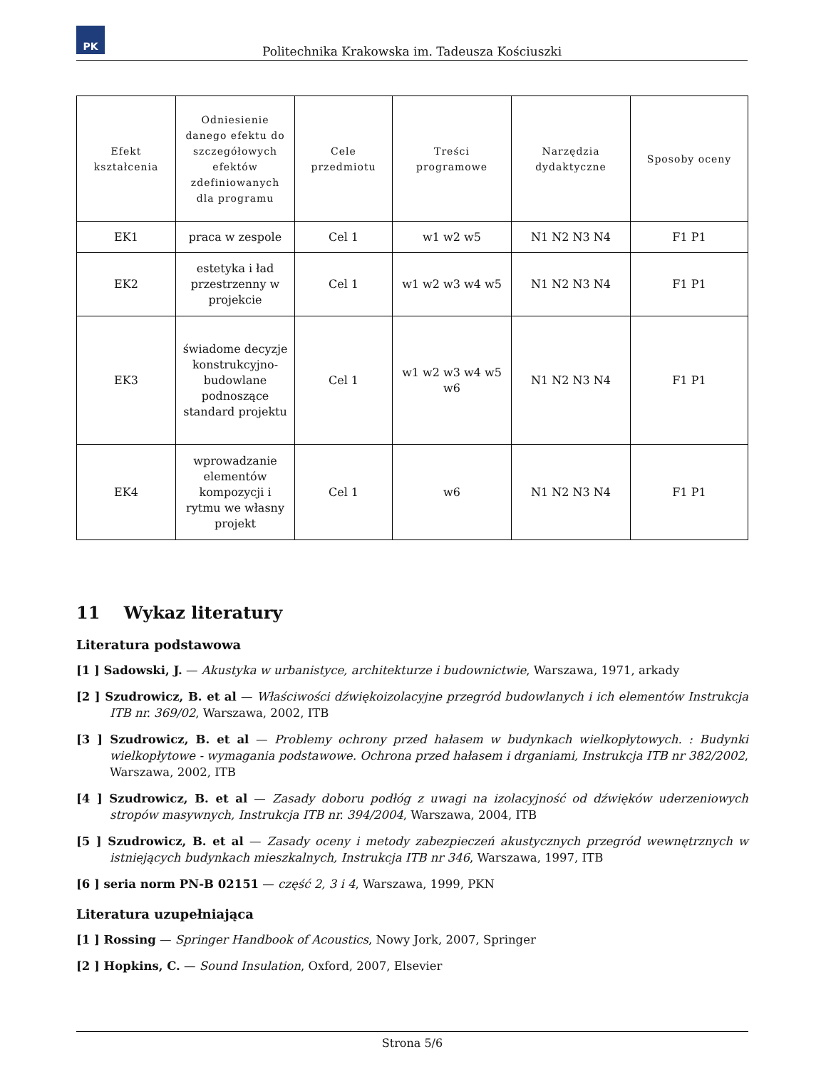PK
Politechnika Krakowska im. Tadeusza Kościuszki
| Efekt kształcenia | Odniesienie danego efektu do szczegółowych efektów zdefiniowanych dla programu | Cele przedmiotu | Treści programowe | Narzędzia dydaktyczne | Sposoby oceny |
| --- | --- | --- | --- | --- | --- |
| EK1 | praca w zespole | Cel 1 | w1 w2 w5 | N1 N2 N3 N4 | F1 P1 |
| EK2 | estetyka i ład przestrzenny w projekcie | Cel 1 | w1 w2 w3 w4 w5 | N1 N2 N3 N4 | F1 P1 |
| EK3 | świadome decyzje konstrukcyjno-budowlane podnoszące standard projektu | Cel 1 | w1 w2 w3 w4 w5 w6 | N1 N2 N3 N4 | F1 P1 |
| EK4 | wprowadzanie elementów kompozycji i rytmu we własny projekt | Cel 1 | w6 | N1 N2 N3 N4 | F1 P1 |
11 Wykaz literatury
Literatura podstawowa
[1 ] Sadowski, J. — Akustyka w urbanistyce, architekturze i budownictwie, Warszawa, 1971, arkady
[2 ] Szudrowicz, B. et al — Właściwości dźwiękoizolacyjne przegród budowlanych i ich elementów Instrukcja ITB nr. 369/02, Warszawa, 2002, ITB
[3 ] Szudrowicz, B. et al — Problemy ochrony przed hałasem w budynkach wielkopłytowych. : Budynki wielkopłytowe - wymagania podstawowe. Ochrona przed hałasem i drganiami, Instrukcja ITB nr 382/2002, Warszawa, 2002, ITB
[4 ] Szudrowicz, B. et al — Zasady doboru podłóg z uwagi na izolacyjność od dźwięków uderzeniowych stropów masywnych, Instrukcja ITB nr. 394/2004, Warszawa, 2004, ITB
[5 ] Szudrowicz, B. et al — Zasady oceny i metody zabezpieczeń akustycznych przegród wewnętrznych w istniejących budynkach mieszkalnych, Instrukcja ITB nr 346, Warszawa, 1997, ITB
[6 ] seria norm PN-B 02151 — część 2, 3 i 4, Warszawa, 1999, PKN
Literatura uzupełniająca
[1 ] Rossing — Springer Handbook of Acoustics, Nowy Jork, 2007, Springer
[2 ] Hopkins, C. — Sound Insulation, Oxford, 2007, Elsevier
Strona 5/6